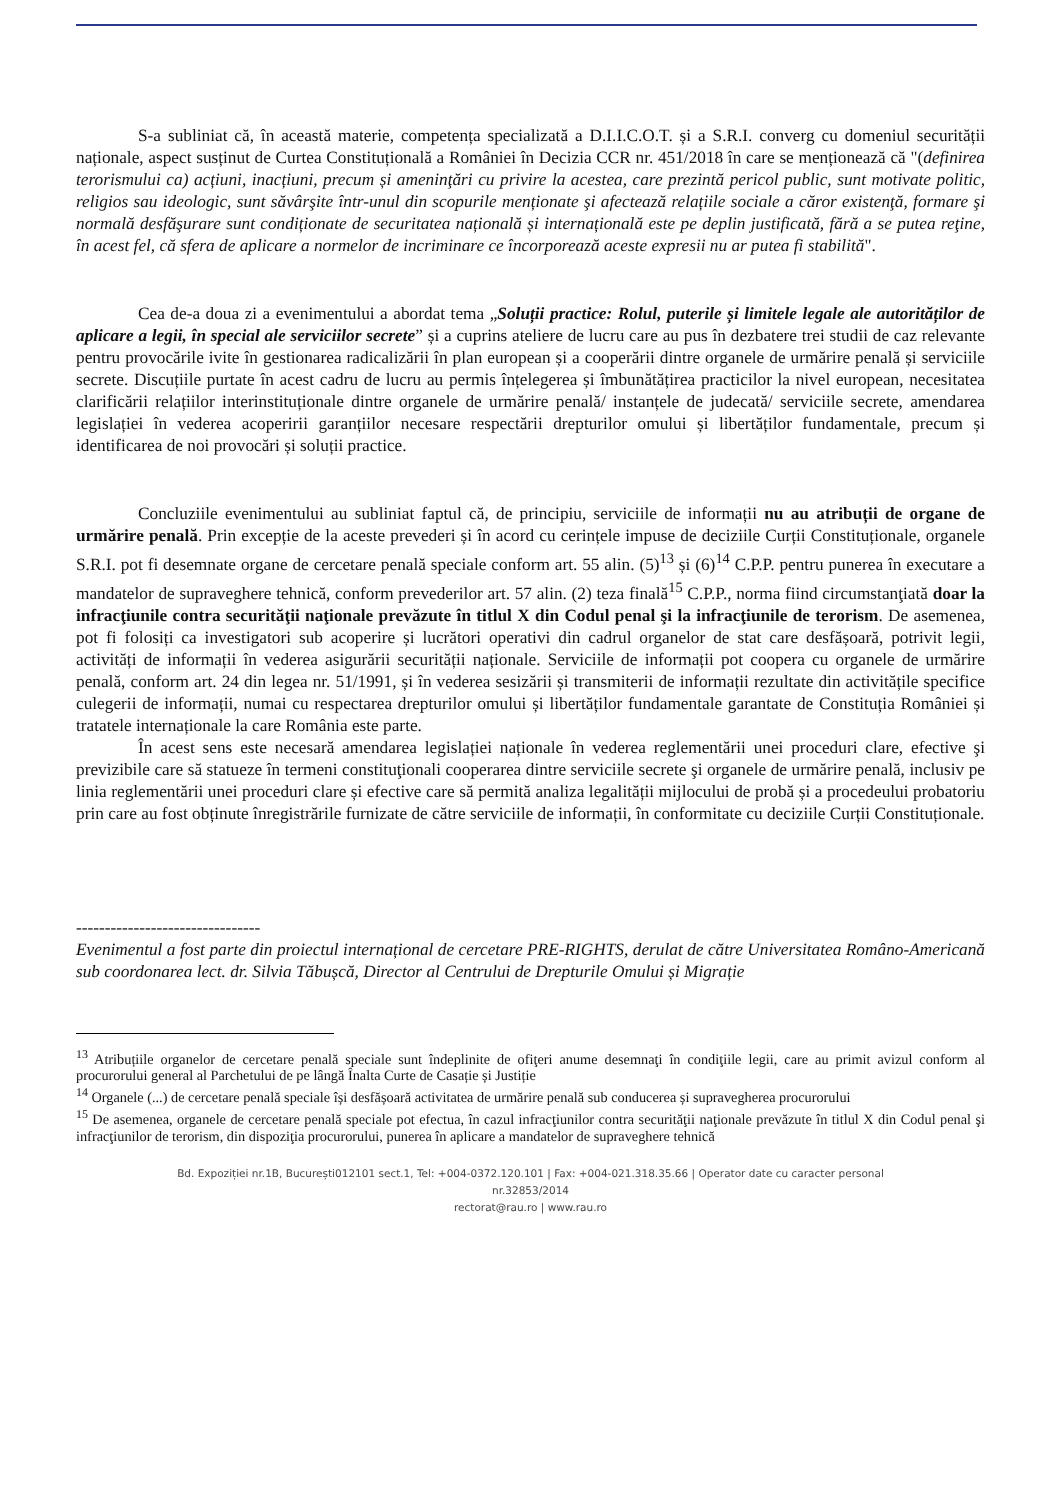S-a subliniat că, în această materie, competența specializată a D.I.I.C.O.T. și a S.R.I. converg cu domeniul securității naționale, aspect susținut de Curtea Constituțională a României în Decizia CCR nr. 451/2018 în care se menționează că "(definirea terorismului ca) acțiuni, inacțiuni, precum și ameninţări cu privire la acestea, care prezintă pericol public, sunt motivate politic, religios sau ideologic, sunt săvârşite într-unul din scopurile menționate şi afectează relațiile sociale a căror existenţă, formare şi normală desfăşurare sunt condiționate de securitatea națională și internațională este pe deplin justificată, fără a se putea reţine, în acest fel, că sfera de aplicare a normelor de incriminare ce încorporează aceste expresii nu ar putea fi stabilită".
Cea de-a doua zi a evenimentului a abordat tema „Soluții practice: Rolul, puterile și limitele legale ale autorităților de aplicare a legii, în special ale serviciilor secrete” și a cuprins ateliere de lucru care au pus în dezbatere trei studii de caz relevante pentru provocările ivite în gestionarea radicalizării în plan european și a cooperării dintre organele de urmărire penală și serviciile secrete. Discuțiile purtate în acest cadru de lucru au permis înțelegerea și îmbunătățirea practicilor la nivel european, necesitatea clarificării relațiilor interinstituționale dintre organele de urmărire penală/ instanțele de judecată/ serviciile secrete, amendarea legislației în vederea acoperirii garanțiilor necesare respectării drepturilor omului și libertăților fundamentale, precum și identificarea de noi provocări și soluții practice.
Concluziile evenimentului au subliniat faptul că, de principiu, serviciile de informații nu au atribuții de organe de urmărire penală. Prin excepție de la aceste prevederi și în acord cu cerințele impuse de deciziile Curții Constituționale, organele S.R.I. pot fi desemnate organe de cercetare penală speciale conform art. 55 alin. (5)<sup>13</sup> și (6)<sup>14</sup> C.P.P. pentru punerea în executare a mandatelor de supraveghere tehnică, conform prevederilor art. 57 alin. (2) teza finală<sup>15</sup> C.P.P., norma fiind circumstanţiată doar la infracţiunile contra securităţii naţionale prevăzute în titlul X din Codul penal şi la infracţiunile de terorism. De asemenea, pot fi folosiți ca investigatori sub acoperire și lucrători operativi din cadrul organelor de stat care desfășoară, potrivit legii, activități de informații în vederea asigurării securității naționale. Serviciile de informații pot coopera cu organele de urmărire penală, conform art. 24 din legea nr. 51/1991, și în vederea sesizării și transmiterii de informații rezultate din activitățile specifice culegerii de informații, numai cu respectarea drepturilor omului și libertăților fundamentale garantate de Constituția României și tratatele internaționale la care România este parte.
În acest sens este necesară amendarea legislației naționale în vederea reglementării unei proceduri clare, efective şi previzibile care să statueze în termeni constituţionali cooperarea dintre serviciile secrete şi organele de urmărire penală, inclusiv pe linia reglementării unei proceduri clare și efective care să permită analiza legalității mijlocului de probă și a procedeului probatoriu prin care au fost obținute înregistrările furnizate de către serviciile de informații, în conformitate cu deciziile Curții Constituționale.
--------------------------------
Evenimentul a fost parte din proiectul internațional de cercetare PRE-RIGHTS, derulat de către Universitatea Româno-Americană sub coordonarea lect. dr. Silvia Tăbușcă, Director al Centrului de Drepturile Omului și Migrație
<sup>13</sup> Atribuțiile organelor de cercetare penală speciale sunt îndeplinite de ofiţeri anume desemnaţi în condiţiile legii, care au primit avizul conform al procurorului general al Parchetului de pe lângă Înalta Curte de Casație și Justiție
<sup>14</sup> Organele (...) de cercetare penală speciale își desfășoară activitatea de urmărire penală sub conducerea și supravegherea procurorului
<sup>15</sup> De asemenea, organele de cercetare penală speciale pot efectua, în cazul infracţiunilor contra securităţii naţionale prevăzute în titlul X din Codul penal şi infracţiunilor de terorism, din dispoziţia procurorului, punerea în aplicare a mandatelor de supraveghere tehnică
Bd. Expoziției nr.1B, București012101 sect.1, Tel: +004-0372.120.101 | Fax: +004-021.318.35.66 | Operator date cu caracter personal
nr.32853/2014
rectorat@rau.ro | www.rau.ro